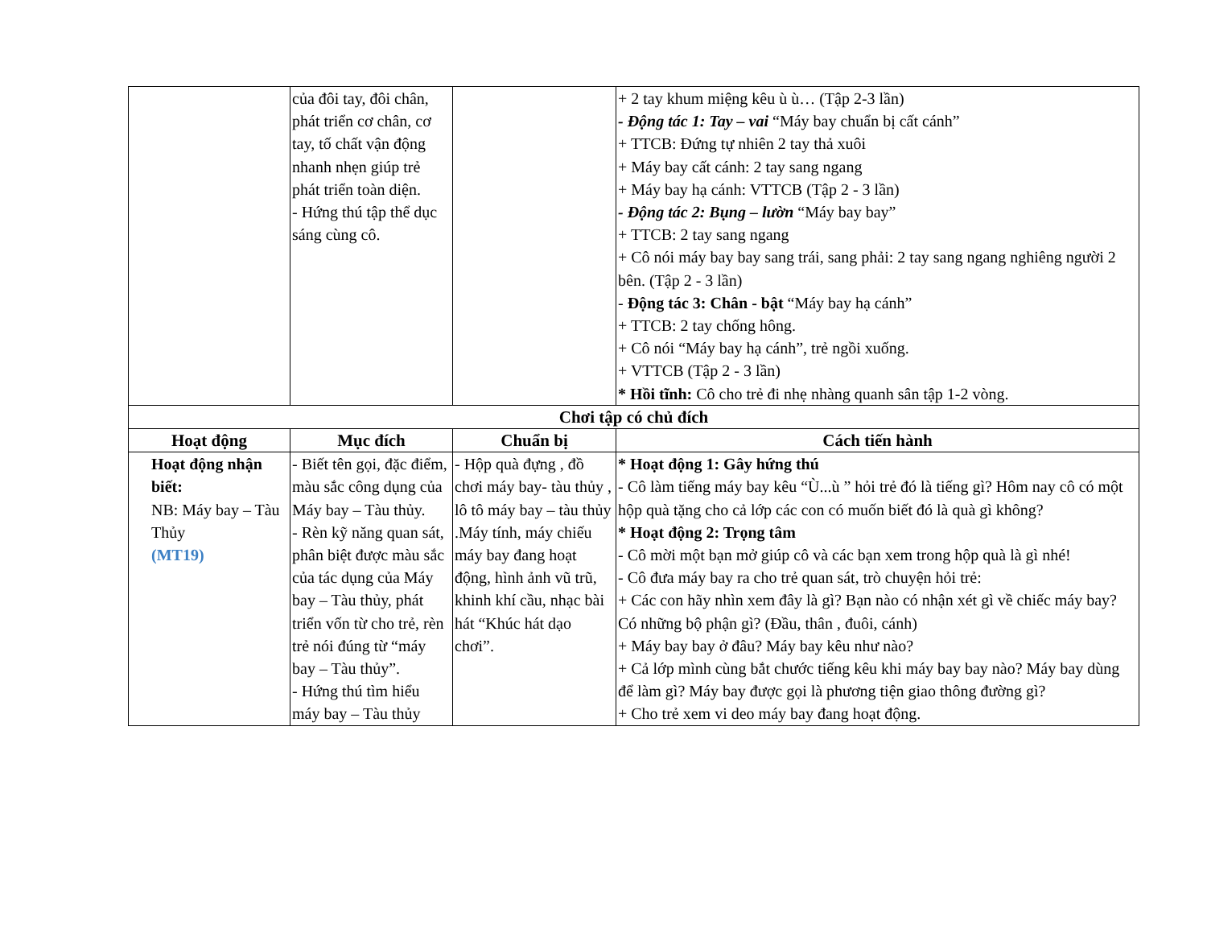| | của đôi tay, đôi chân, phát triển cơ chân, cơ tay, tố chất vận động nhanh nhẹn giúp trẻ phát triển toàn diện. - Hứng thú tập thể dục sáng cùng cô. | | + 2 tay khum miệng kêu ù ù… (Tập 2-3 lần) - Động tác 1: Tay – vai “Máy bay chuẩn bị cất cánh” + TTCB: Đứng tự nhiên 2 tay thả xuôi + Máy bay cất cánh: 2 tay sang ngang + Máy bay hạ cánh: VTTCB (Tập 2 - 3 lần) - Động tác 2: Bụng – lườn “Máy bay bay” + TTCB: 2 tay sang ngang + Cô nói máy bay bay sang trái, sang phải: 2 tay sang ngang nghiêng người 2 bên. (Tập 2 - 3 lần) - Động tác 3: Chân - bật “Máy bay hạ cánh” + TTCB: 2 tay chống hông. + Cô nói “Máy bay hạ cánh”, trẻ ngồi xuống. + VTTCB (Tập 2 - 3 lần) * Hồi tĩnh: Cô cho trẻ đi nhẹ nhàng quanh sân tập 1-2 vòng. |
| Chơi tập có chủ đích | | | |
| Hoạt động | Mục đích | Chuẩn bị | Cách tiến hành |
| Hoạt động nhận biết: NB: Máy bay – Tàu Thủy (MT19) | - Biết tên gọi, đặc điểm, màu sắc công dụng của Máy bay – Tàu thủy. - Rèn kỹ năng quan sát, phân biệt được màu sắc của tác dụng của Máy bay – Tàu thủy, phát triển vốn từ cho trẻ, rèn trẻ nói đúng từ “máy bay – Tàu thủy”. - Hứng thú tìm hiểu máy bay – Tàu thủy | - Hộp quà đựng , đồ chơi máy bay- tàu thủy , lô tô máy bay – tàu thủy .Máy tính, máy chiếu máy bay đang hoạt động, hình ảnh vũ trũ, khinh khí cầu, nhạc bài hát “Khúc hát dạo chơi”. | * Hoạt động 1: Gây hứng thú - Cô làm tiếng máy bay kêu “Ù...ù ” hỏi trẻ đó là tiếng gì? Hôm nay cô có một hộp quà tặng cho cả lớp các con có muốn biết đó là quà gì không? * Hoạt động 2: Trọng tâm - Cô mời một bạn mở giúp cô và các bạn xem trong hộp quà là gì nhé! - Cô đưa máy bay ra cho trẻ quan sát, trò chuyện hỏi trẻ: + Các con hãy nhìn xem đây là gì? Bạn nào có nhận xét gì về chiếc máy bay? Có những bộ phận gì? (Đầu, thân , đuôi, cánh) + Máy bay bay ở đâu? Máy bay kêu như nào? + Cả lớp mình cùng bắt chước tiếng kêu khi máy bay bay nào? Máy bay dùng để làm gì? Máy bay được gọi là phương tiện giao thông đường gì? + Cho trẻ xem vi deo máy bay đang hoạt động. |